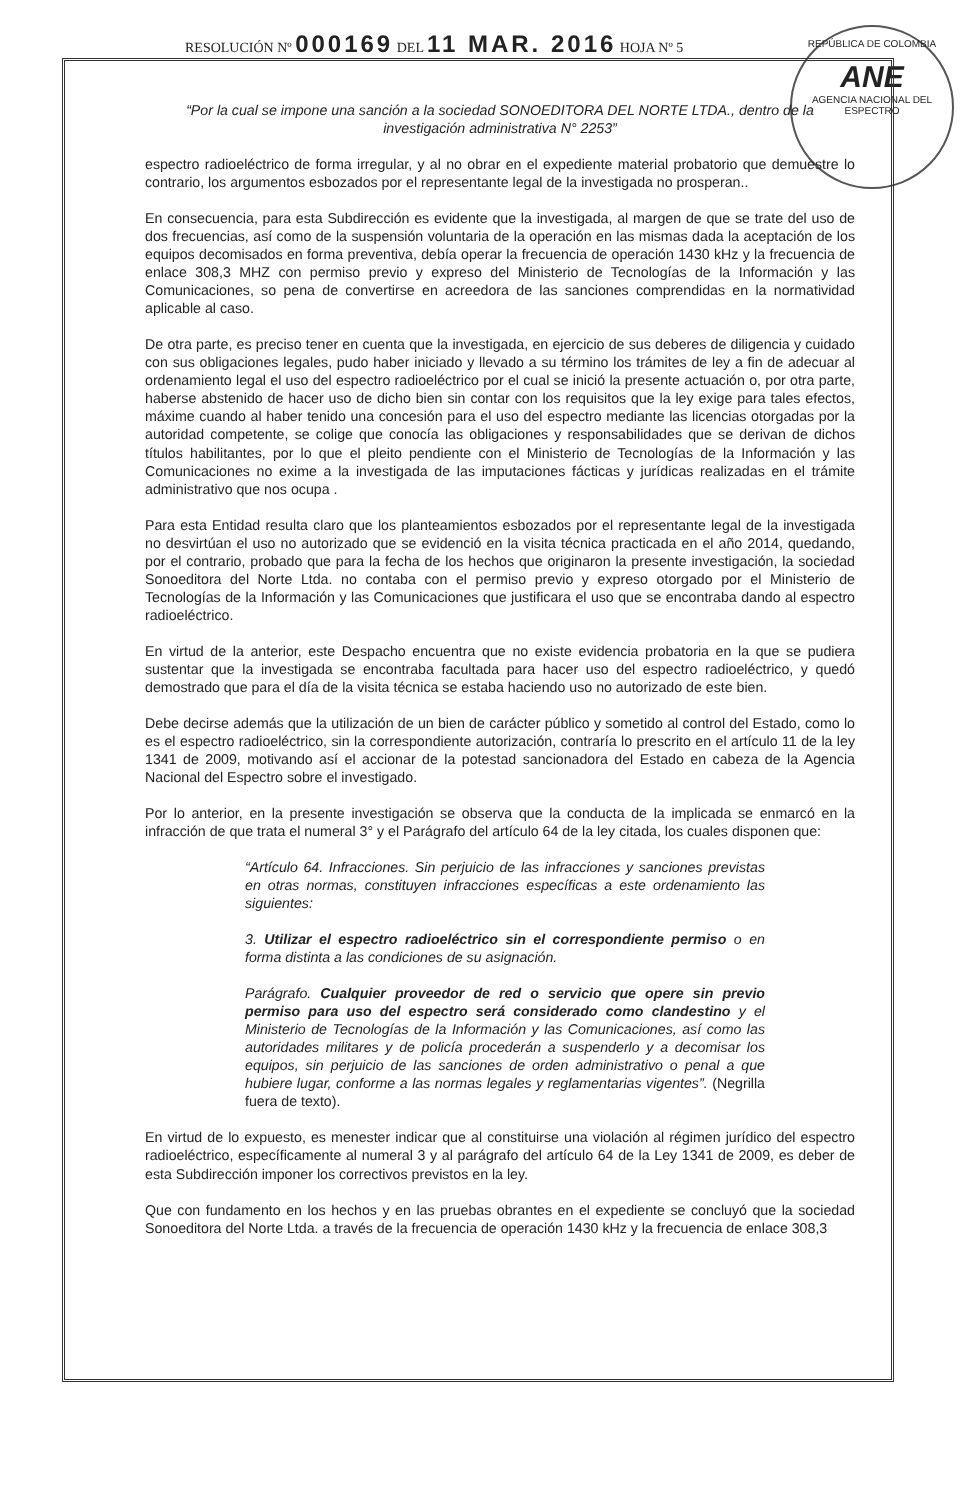RESOLUCIÓN Nº 000169 DEL 11 MAR. 2016 HOJA Nº 5
REPÚBLICA DE COLOMBIA
ANE
AGENCIA NACIONAL DEL ESPECTRO
“Por la cual se impone una sanción a la sociedad SONOEDITORA DEL NORTE LTDA., dentro de la investigación administrativa N° 2253”
espectro radioeléctrico de forma irregular, y al no obrar en el expediente material probatorio que demuestre lo contrario, los argumentos esbozados por el representante legal de la investigada no prosperan..
En consecuencia, para esta Subdirección es evidente que la investigada, al margen de que se trate del uso de dos frecuencias, así como de la suspensión voluntaria de la operación en las mismas dada la aceptación de los equipos decomisados en forma preventiva, debía operar la frecuencia de operación 1430 kHz y la frecuencia de enlace 308,3 MHZ con permiso previo y expreso del Ministerio de Tecnologías de la Información y las Comunicaciones, so pena de convertirse en acreedora de las sanciones comprendidas en la normatividad aplicable al caso.
De otra parte, es preciso tener en cuenta que la investigada, en ejercicio de sus deberes de diligencia y cuidado con sus obligaciones legales, pudo haber iniciado y llevado a su término los trámites de ley a fin de adecuar al ordenamiento legal el uso del espectro radioeléctrico por el cual se inició la presente actuación o, por otra parte, haberse abstenido de hacer uso de dicho bien sin contar con los requisitos que la ley exige para tales efectos, máxime cuando al haber tenido una concesión para el uso del espectro mediante las licencias otorgadas por la autoridad competente, se colige que conocía las obligaciones y responsabilidades que se derivan de dichos títulos habilitantes, por lo que el pleito pendiente con el Ministerio de Tecnologías de la Información y las Comunicaciones no exime a la investigada de las imputaciones fácticas y jurídicas realizadas en el trámite administrativo que nos ocupa .
Para esta Entidad resulta claro que los planteamientos esbozados por el representante legal de la investigada no desvirtúan el uso no autorizado que se evidenció en la visita técnica practicada en el año 2014, quedando, por el contrario, probado que para la fecha de los hechos que originaron la presente investigación, la sociedad Sonoeditora del Norte Ltda. no contaba con el permiso previo y expreso otorgado por el Ministerio de Tecnologías de la Información y las Comunicaciones que justificara el uso que se encontraba dando al espectro radioeléctrico.
En virtud de la anterior, este Despacho encuentra que no existe evidencia probatoria en la que se pudiera sustentar que la investigada se encontraba facultada para hacer uso del espectro radioeléctrico, y quedó demostrado que para el día de la visita técnica se estaba haciendo uso no autorizado de este bien.
Debe decirse además que la utilización de un bien de carácter público y sometido al control del Estado, como lo es el espectro radioeléctrico, sin la correspondiente autorización, contraría lo prescrito en el artículo 11 de la ley 1341 de 2009, motivando así el accionar de la potestad sancionadora del Estado en cabeza de la Agencia Nacional del Espectro sobre el investigado.
Por lo anterior, en la presente investigación se observa que la conducta de la implicada se enmarcó en la infracción de que trata el numeral 3° y el Parágrafo del artículo 64 de la ley citada, los cuales disponen que:
“Artículo 64. Infracciones. Sin perjuicio de las infracciones y sanciones previstas en otras normas, constituyen infracciones específicas a este ordenamiento las siguientes:
3. Utilizar el espectro radioeléctrico sin el correspondiente permiso o en forma distinta a las condiciones de su asignación.
Parágrafo. Cualquier proveedor de red o servicio que opere sin previo permiso para uso del espectro será considerado como clandestino y el Ministerio de Tecnologías de la Información y las Comunicaciones, así como las autoridades militares y de policía procederán a suspenderlo y a decomisar los equipos, sin perjuicio de las sanciones de orden administrativo o penal a que hubiere lugar, conforme a las normas legales y reglamentarias vigentes”. (Negrilla fuera de texto).
En virtud de lo expuesto, es menester indicar que al constituirse una violación al régimen jurídico del espectro radioeléctrico, específicamente al numeral 3 y al parágrafo del artículo 64 de la Ley 1341 de 2009, es deber de esta Subdirección imponer los correctivos previstos en la ley.
Que con fundamento en los hechos y en las pruebas obrantes en el expediente se concluyó que la sociedad Sonoeditora del Norte Ltda. a través de la frecuencia de operación 1430 kHz y la frecuencia de enlace 308,3